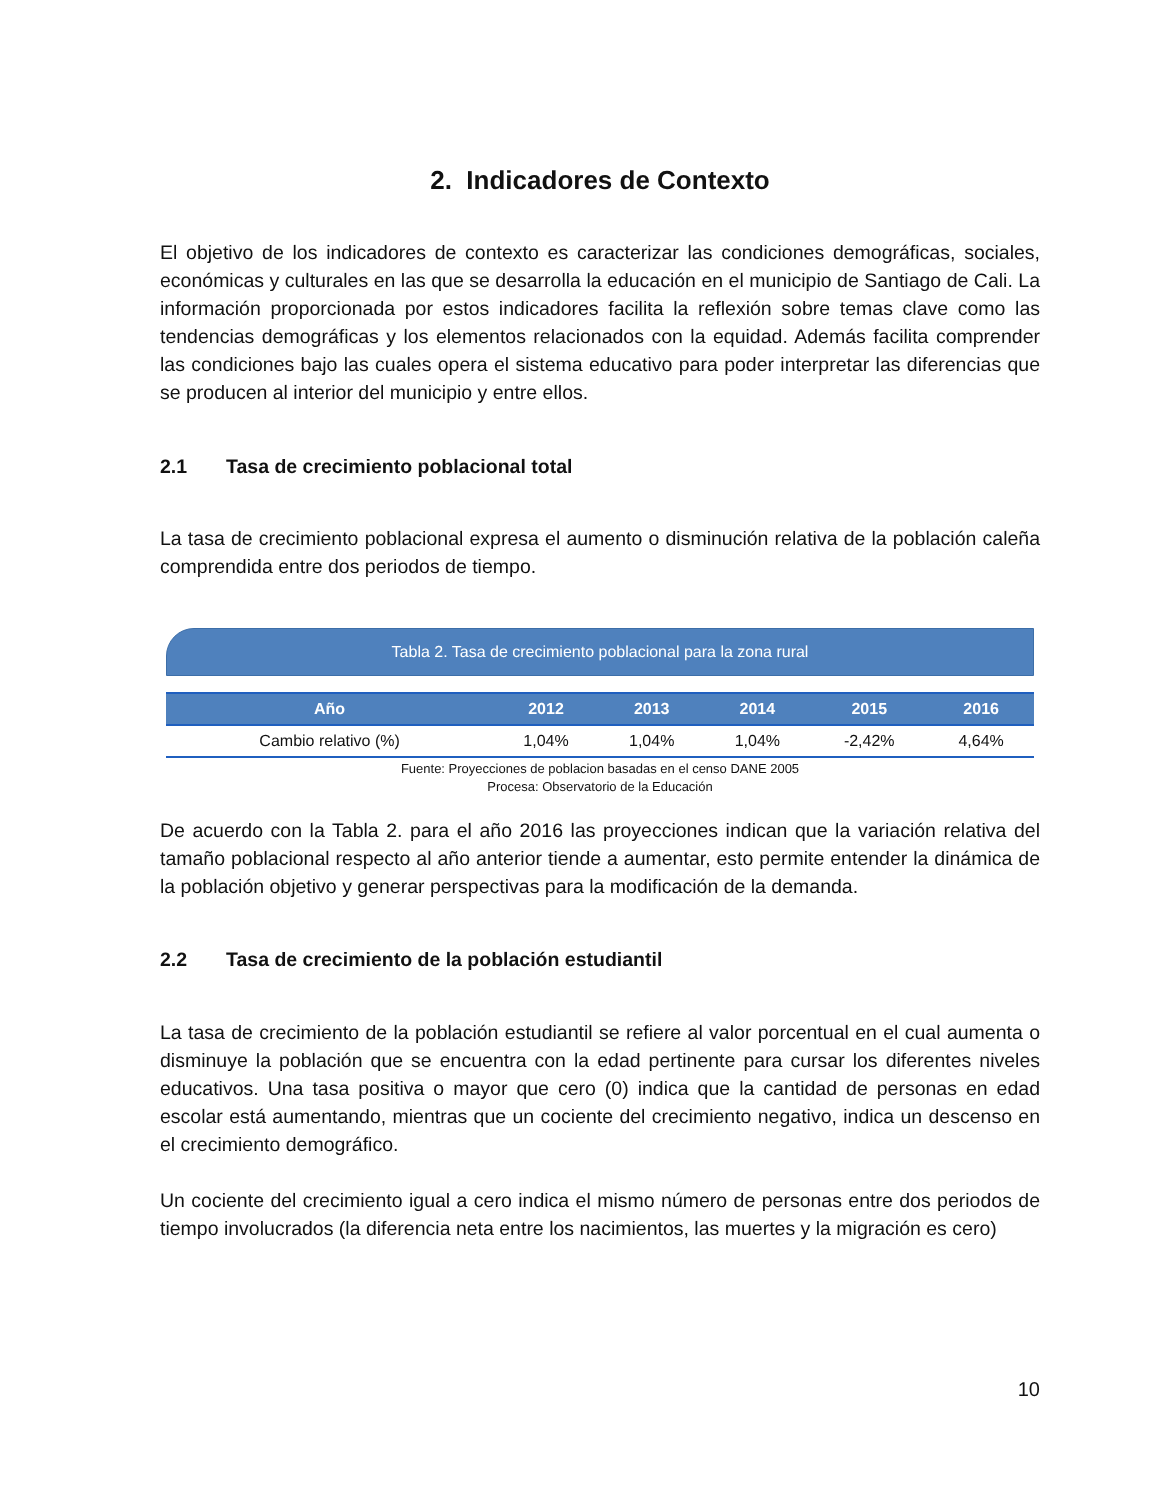2. Indicadores de Contexto
El objetivo de los indicadores de contexto es caracterizar las condiciones demográficas, sociales, económicas y culturales en las que se desarrolla la educación en el municipio de Santiago de Cali. La información proporcionada por estos indicadores facilita la reflexión sobre temas clave como las tendencias demográficas y los elementos relacionados con la equidad. Además facilita comprender las condiciones bajo las cuales opera el sistema educativo para poder interpretar las diferencias que se producen al interior del municipio y entre ellos.
2.1 Tasa de crecimiento poblacional total
La tasa de crecimiento poblacional expresa el aumento o disminución relativa de la población caleña comprendida entre dos periodos de tiempo.
Tabla 2. Tasa de crecimiento poblacional para la zona rural
| Año | 2012 | 2013 | 2014 | 2015 | 2016 |
| --- | --- | --- | --- | --- | --- |
| Cambio relativo (%) | 1,04% | 1,04% | 1,04% | -2,42% | 4,64% |
Fuente: Proyecciones de poblacion basadas en el censo DANE 2005
Procesa: Observatorio de la Educación
De acuerdo con la Tabla 2. para el año 2016 las proyecciones indican que la variación relativa del tamaño poblacional respecto al año anterior tiende a aumentar, esto permite entender la dinámica de la población objetivo y generar perspectivas para la modificación de la demanda.
2.2 Tasa de crecimiento de la población estudiantil
La tasa de crecimiento de la población estudiantil se refiere al valor porcentual en el cual aumenta o disminuye la población que se encuentra con la edad pertinente para cursar los diferentes niveles educativos. Una tasa positiva o mayor que cero (0) indica que la cantidad de personas en edad escolar está aumentando, mientras que un cociente del crecimiento negativo, indica un descenso en el crecimiento demográfico.
Un cociente del crecimiento igual a cero indica el mismo número de personas entre dos periodos de tiempo involucrados (la diferencia neta entre los nacimientos, las muertes y la migración es cero)
10